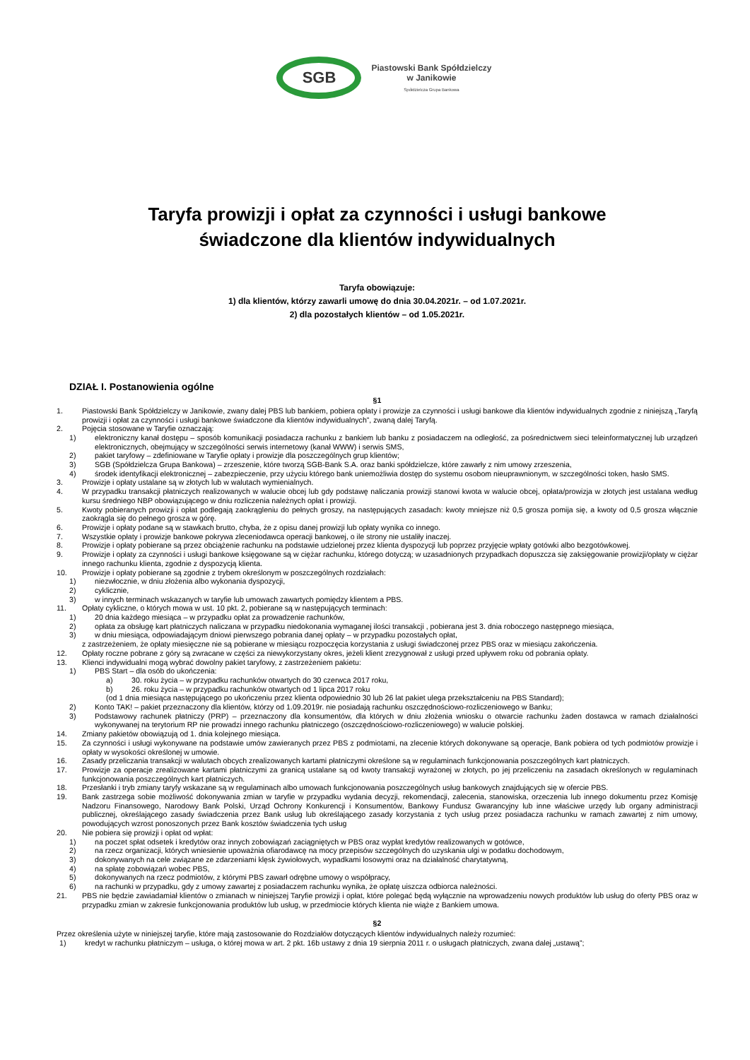SGB
Piastowski Bank Spółdzielczy
w Janikowie
Spółdzielcza Grupa Bankowa
Taryfa prowizji i opłat za czynności i usługi bankowe
świadczone dla klientów indywidualnych
Taryfa obowiązuje:
1) dla klientów, którzy zawarli umowę do dnia 30.04.2021r. – od 1.07.2021r.
2) dla pozostałych klientów – od 1.05.2021r.
DZIAŁ I. Postanowienia ogólne
§1
1. Piastowski Bank Spółdzielczy w Janikowie, zwany dalej PBS lub bankiem, pobiera opłaty i prowizje za czynności i usługi bankowe dla klientów indywidualnych zgodnie z niniejszą „Taryfą prowizji i opłat za czynności i usługi bankowe świadczone dla klientów indywidualnych”, zwaną dalej Taryfą.
2. Pojęcia stosowane w Taryfie oznaczają:
1) elektroniczny kanał dostępu – sposób komunikacji posiadacza rachunku z bankiem lub banku z posiadaczem na odległość, za pośrednictwem sieci teleinformatycznej lub urządzeń elektronicznych, obejmujący w szczególności serwis internetowy (kanał WWW) i serwis SMS,
2) pakiet taryfowy – zdefiniowane w Taryfie opłaty i prowizje dla poszczególnych grup klientów;
3) SGB (Spółdzielcza Grupa Bankowa) – zrzeszenie, które tworzą SGB-Bank S.A. oraz banki spółdzielcze, które zawarły z nim umowy zrzeszenia,
4) środek identyfikacji elektronicznej – zabezpieczenie, przy użyciu którego bank uniemożliwia dostęp do systemu osobom nieuprawnionym, w szczególności token, hasło SMS.
3. Prowizje i opłaty ustalane są w złotych lub w walutach wymienialnych.
4. W przypadku transakcji płatniczych realizowanych w walucie obcej lub gdy podstawę naliczania prowizji stanowi kwota w walucie obcej, opłata/prowizja w złotych jest ustalana według kursu średniego NBP obowiązującego w dniu rozliczenia należnych opłat i prowizji.
5. Kwoty pobieranych prowizji i opłat podlegają zaokrągleniu do pełnych groszy, na następujących zasadach: kwoty mniejsze niż 0,5 grosza pomija się, a kwoty od 0,5 grosza włącznie zaokrągla się do pełnego grosza w górę.
6. Prowizje i opłaty podane są w stawkach brutto, chyba, że z opisu danej prowizji lub opłaty wynika co innego.
7. Wszystkie opłaty i prowizje bankowe pokrywa zleceniodawca operacji bankowej, o ile strony nie ustaliły inaczej.
8. Prowizje i opłaty pobierane są przez obciążenie rachunku na podstawie udzielonej przez klienta dyspozycji lub poprzez przyjęcie wpłaty gotówki albo bezgotówkowej.
9. Prowizje i opłaty za czynności i usługi bankowe księgowane są w ciężar rachunku, którego dotyczą; w uzasadnionych przypadkach dopuszcza się zaksięgowanie prowizji/opłaty w ciężar innego rachunku klienta, zgodnie z dyspozycją klienta.
10. Prowizje i opłaty pobierane są zgodnie z trybem określonym w poszczególnych rozdziałach:
1) niezwłocznie, w dniu złożenia albo wykonania dyspozycji,
2) cyklicznie,
3) w innych terminach wskazanych w taryfie lub umowach zawartych pomiędzy klientem a PBS.
11. Opłaty cykliczne, o których mowa w ust. 10 pkt. 2, pobierane są w następujących terminach:
1) 20 dnia każdego miesiąca – w przypadku opłat za prowadzenie rachunków,
2) opłata za obsługę kart płatniczych naliczana w przypadku niedokonania wymaganej ilości transakcji , pobierana jest 3. dnia roboczego następnego miesiąca,
3) w dniu miesiąca, odpowiadającym dniowi pierwszego pobrania danej opłaty – w przypadku pozostałych opłat,
z zastrzeżeniem, że opłaty miesięczne nie są pobierane w miesiącu rozpoczęcia korzystania z usługi świadczonej przez PBS oraz w miesiącu zakończenia.
12. Opłaty roczne pobrane z góry są zwracane w części za niewykorzystany okres, jeżeli klient zrezygnował z usługi przed upływem roku od pobrania opłaty.
13. Klienci indywidualni mogą wybrać dowolny pakiet taryfowy, z zastrzeżeniem pakietu:
1) PBS Start – dla osób do ukończenia:
a) 30. roku życia – w przypadku rachunków otwartych do 30 czerwca 2017 roku,
b) 26. roku życia – w przypadku rachunków otwartych od 1 lipca 2017 roku
(od 1 dnia miesiąca następującego po ukończeniu przez klienta odpowiednio 30 lub 26 lat pakiet ulega przekształceniu na PBS Standard);
2) Konto TAK! – pakiet przeznaczony dla klientów, którzy od 1.09.2019r. nie posiadają rachunku oszczędnościowo-rozliczeniowego w Banku;
3) Podstawowy rachunek płatniczy (PRP) – przeznaczony dla konsumentów, dla których w dniu złożenia wniosku o otwarcie rachunku żaden dostawca w ramach działalności wykonywanej na terytorium RP nie prowadzi innego rachunku płatniczego (oszczędnościowo-rozliczeniowego) w walucie polskiej.
14. Zmiany pakietów obowiązują od 1. dnia kolejnego miesiąca.
15. Za czynności i usługi wykonywane na podstawie umów zawieranych przez PBS z podmiotami, na zlecenie których dokonywane są operacje, Bank pobiera od tych podmiotów prowizje i opłaty w wysokości określonej w umowie.
16. Zasady przeliczania transakcji w walutach obcych zrealizowanych kartami płatniczymi określone są w regulaminach funkcjonowania poszczególnych kart płatniczych.
17. Prowizje za operacje zrealizowane kartami płatniczymi za granicą ustalane są od kwoty transakcji wyrażonej w złotych, po jej przeliczeniu na zasadach określonych w regulaminach funkcjonowania poszczególnych kart płatniczych.
18. Przesłanki i tryb zmiany taryfy wskazane są w regulaminach albo umowach funkcjonowania poszczególnych usług bankowych znajdujących się w ofercie PBS.
19. Bank zastrzega sobie możliwość dokonywania zmian w taryfie w przypadku wydania decyzji, rekomendacji, zalecenia, stanowiska, orzeczenia lub innego dokumentu przez Komisję Nadzoru Finansowego, Narodowy Bank Polski, Urząd Ochrony Konkurencji i Konsumentów, Bankowy Fundusz Gwarancyjny lub inne właściwe urzędy lub organy administracji publicznej, określającego zasady świadczenia przez Bank usług lub określającego zasady korzystania z tych usług przez posiadacza rachunku w ramach zawartej z nim umowy, powodujących wzrost ponoszonych przez Bank kosztów świadczenia tych usług
20. Nie pobiera się prowizji i opłat od wpłat:
1) na poczet spłat odsetek i kredytów oraz innych zobowiązań zaciągniętych w PBS oraz wypłat kredytów realizowanych w gotówce,
2) na rzecz organizacji, których wniesienie upoważnia ofiarodawcę na mocy przepisów szczególnych do uzyskania ulgi w podatku dochodowym,
3) dokonywanych na cele związane ze zdarzeniami klęsk żywiołowych, wypadkami losowymi oraz na działalność charytatywną,
4) na spłatę zobowiązań wobec PBS,
5) dokonywanych na rzecz podmiotów, z którymi PBS zawarł odrębne umowy o współpracy,
6) na rachunki w przypadku, gdy z umowy zawartej z posiadaczem rachunku wynika, że opłatę uiszcza odbiorca należności.
21. PBS nie będzie zawiadamiał klientów o zmianach w niniejszej Taryfie prowizji i opłat, które polegać będą wyłącznie na wprowadzeniu nowych produktów lub usług do oferty PBS oraz w przypadku zmian w zakresie funkcjonowania produktów lub usług, w przedmiocie których klienta nie wiąże z Bankiem umowa.
§2
Przez określenia użyte w niniejszej taryfie, które mają zastosowanie do Rozdziałów dotyczących klientów indywidualnych należy rozumieć:
1) kredyt w rachunku płatniczym – usługa, o której mowa w art. 2 pkt. 16b ustawy z dnia 19 sierpnia 2011 r. o usługach płatniczych, zwana dalej „ustawą”;